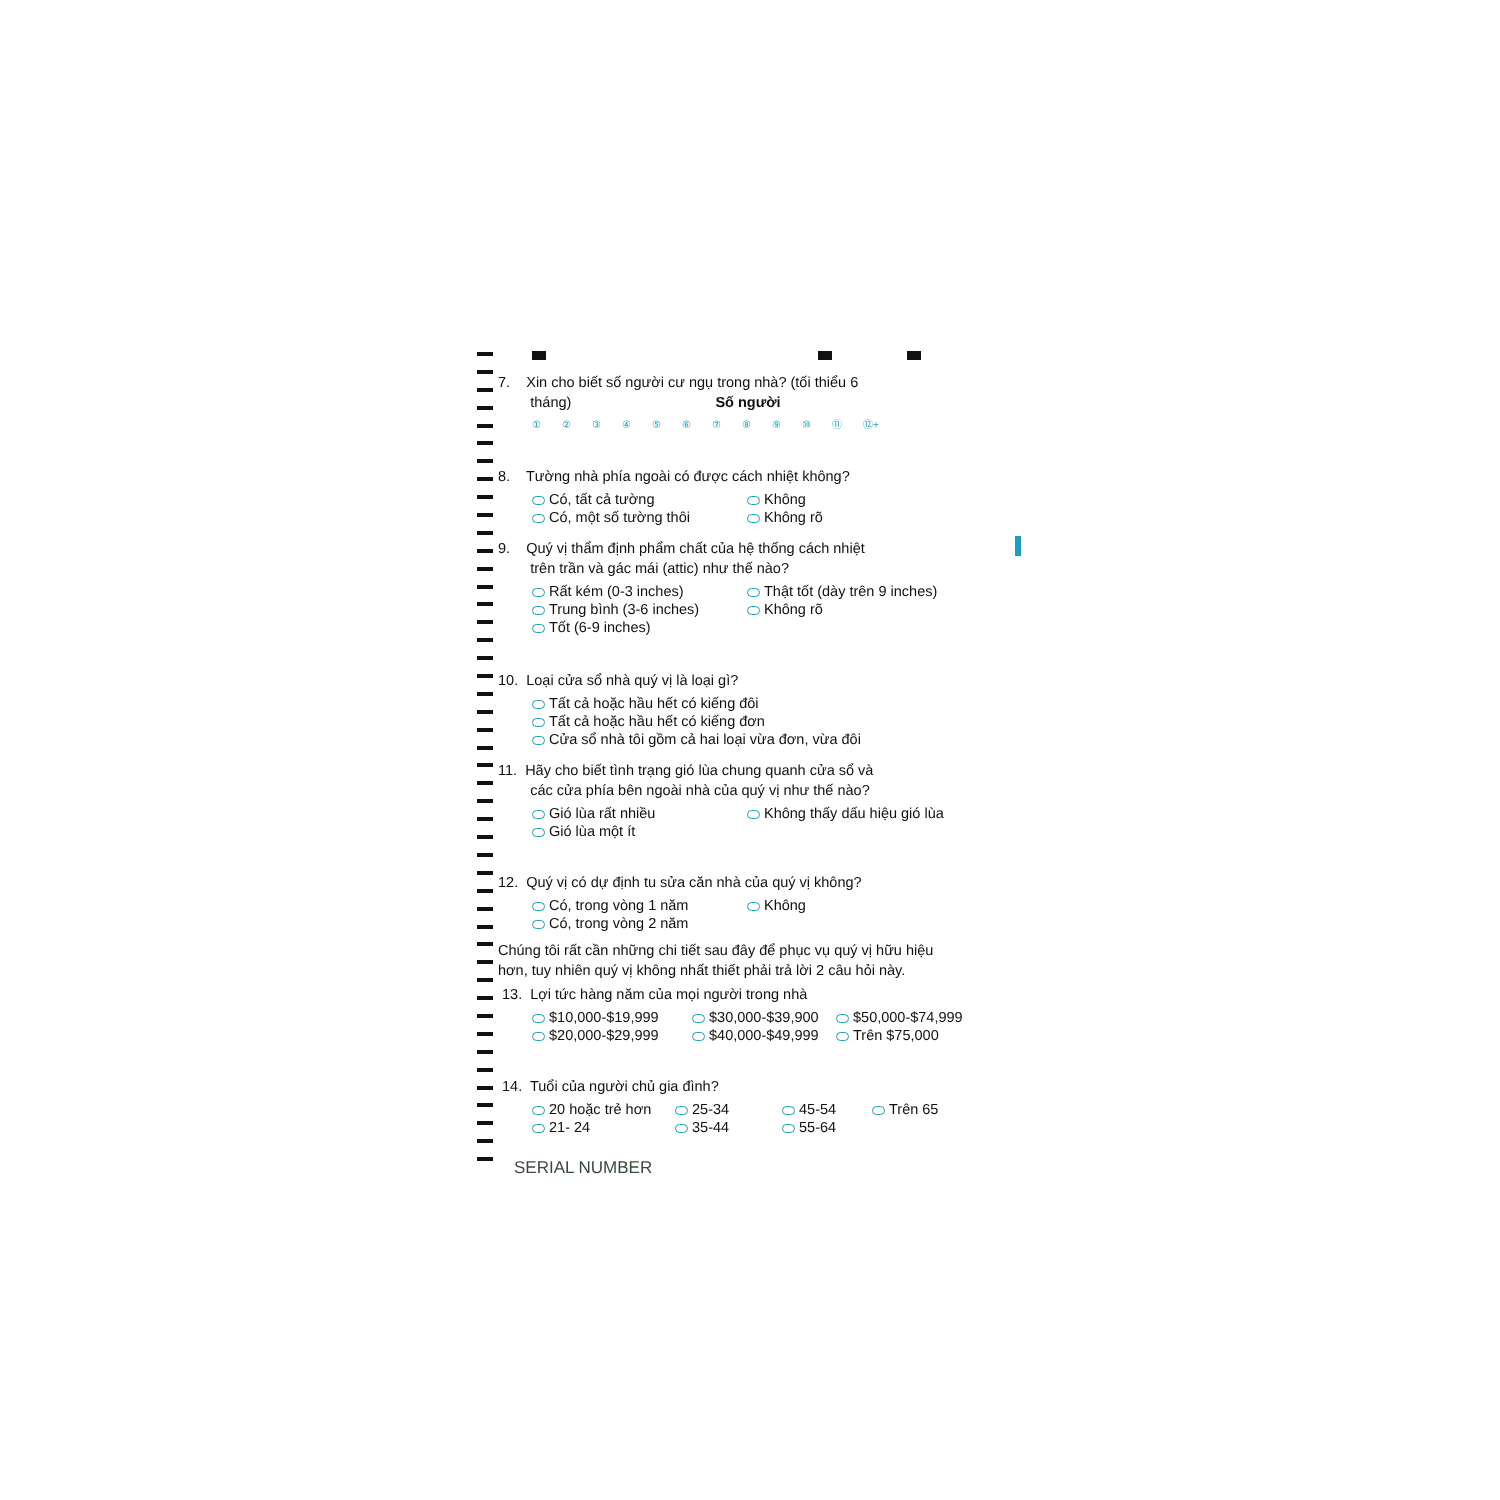7. Xin cho biết số người cư ngụ trong nhà? (tối thiểu 6
tháng) Số người
①②③④⑤⑥⑦⑧⑨ ⑩ ⑪ ⑫+
8. Tường nhà phía ngoài có được cách nhiệt không?
Có, tất cả tường Không
Có, một số tường thôi Không rõ
9. Quý vị thẩm định phẩm chất của hệ thống cách nhiệt
trên trần và gác mái (attic) như thế nào?
Rất kém (0-3 inches) Thật tốt (dày trên 9 inches)
Trung bình (3-6 inches) Không rõ
Tốt (6-9 inches)
10. Loại cửa sổ nhà quý vị là loại gì?
Tất cả hoặc hầu hết có kiếng đôi
Tất cả hoặc hầu hết có kiếng đơn
Cửa sổ nhà tôi gồm cả hai loại vừa đơn, vừa đôi
11. Hãy cho biết tình trạng gió lùa chung quanh cửa sổ và
các cửa phía bên ngoài nhà của quý vị như thế nào?
Gió lùa rất nhiều Không thấy dấu hiệu gió lùa
Gió lùa một ít
12. Quý vị có dự định tu sửa căn nhà của quý vị không?
Có, trong vòng 1 năm Không
Có, trong vòng 2 năm
Chúng tôi rất cần những chi tiết sau đây để phục vụ quý vị hữu hiệu
hơn, tuy nhiên quý vị không nhất thiết phải trả lời 2 câu hỏi này.
13. Lợi tức hàng năm của mọi người trong nhà
$10,000-$19,999 $30,000-$39,900 $50,000-$74,999
$20,000-$29,999 $40,000-$49,999 Trên $75,000
14. Tuổi của người chủ gia đình?
20 hoặc trẻ hơn 25-34 45-54 Trên 65
21- 24 35-44 55-64
SERIAL NUMBER